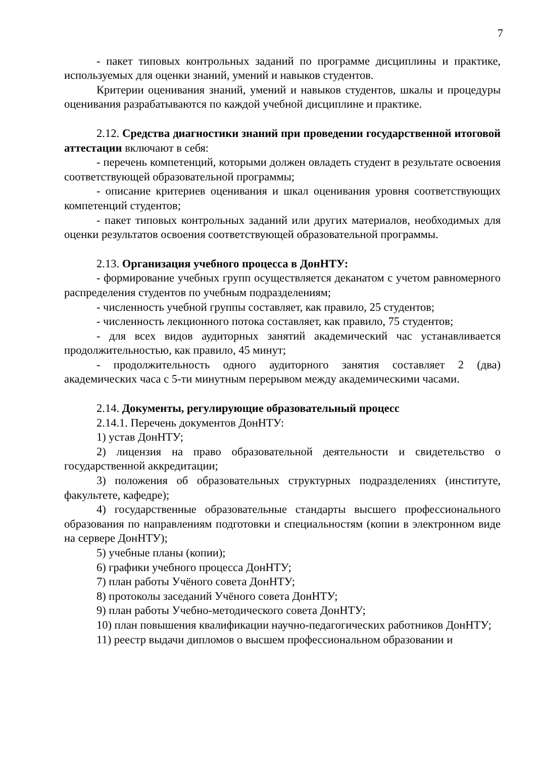7
- пакет типовых контрольных заданий по программе дисциплины и практике, используемых для оценки знаний, умений и навыков студентов.
Критерии оценивания знаний, умений и навыков студентов, шкалы и процедуры оценивания разрабатываются по каждой учебной дисциплине и практике.
2.12. Средства диагностики знаний при проведении государственной итоговой аттестации включают в себя:
- перечень компетенций, которыми должен овладеть студент в результате освоения соответствующей образовательной программы;
- описание критериев оценивания и шкал оценивания уровня соответствующих компетенций студентов;
- пакет типовых контрольных заданий или других материалов, необходимых для оценки результатов освоения соответствующей образовательной программы.
2.13. Организация учебного процесса в ДонНТУ:
- формирование учебных групп осуществляется деканатом с учетом равномерного распределения студентов по учебным подразделениям;
- численность учебной группы составляет, как правило, 25 студентов;
- численность лекционного потока составляет, как правило, 75 студентов;
- для всех видов аудиторных занятий академический час устанавливается продолжительностью, как правило, 45 минут;
- продолжительность одного аудиторного занятия составляет 2 (два) академических часа с 5-ти минутным перерывом между академическими часами.
2.14. Документы, регулирующие образовательный процесс
2.14.1. Перечень документов ДонНТУ:
1) устав ДонНТУ;
2) лицензия на право образовательной деятельности и свидетельство о государственной аккредитации;
3) положения об образовательных структурных подразделениях (институте, факультете, кафедре);
4) государственные образовательные стандарты высшего профессионального образования по направлениям подготовки и специальностям (копии в электронном виде на сервере ДонНТУ);
5) учебные планы (копии);
6) графики учебного процесса ДонНТУ;
7) план работы Учёного совета ДонНТУ;
8) протоколы заседаний Учёного совета ДонНТУ;
9) план работы Учебно-методического совета ДонНТУ;
10) план повышения квалификации научно-педагогических работников ДонНТУ;
11) реестр выдачи дипломов о высшем профессиональном образовании и